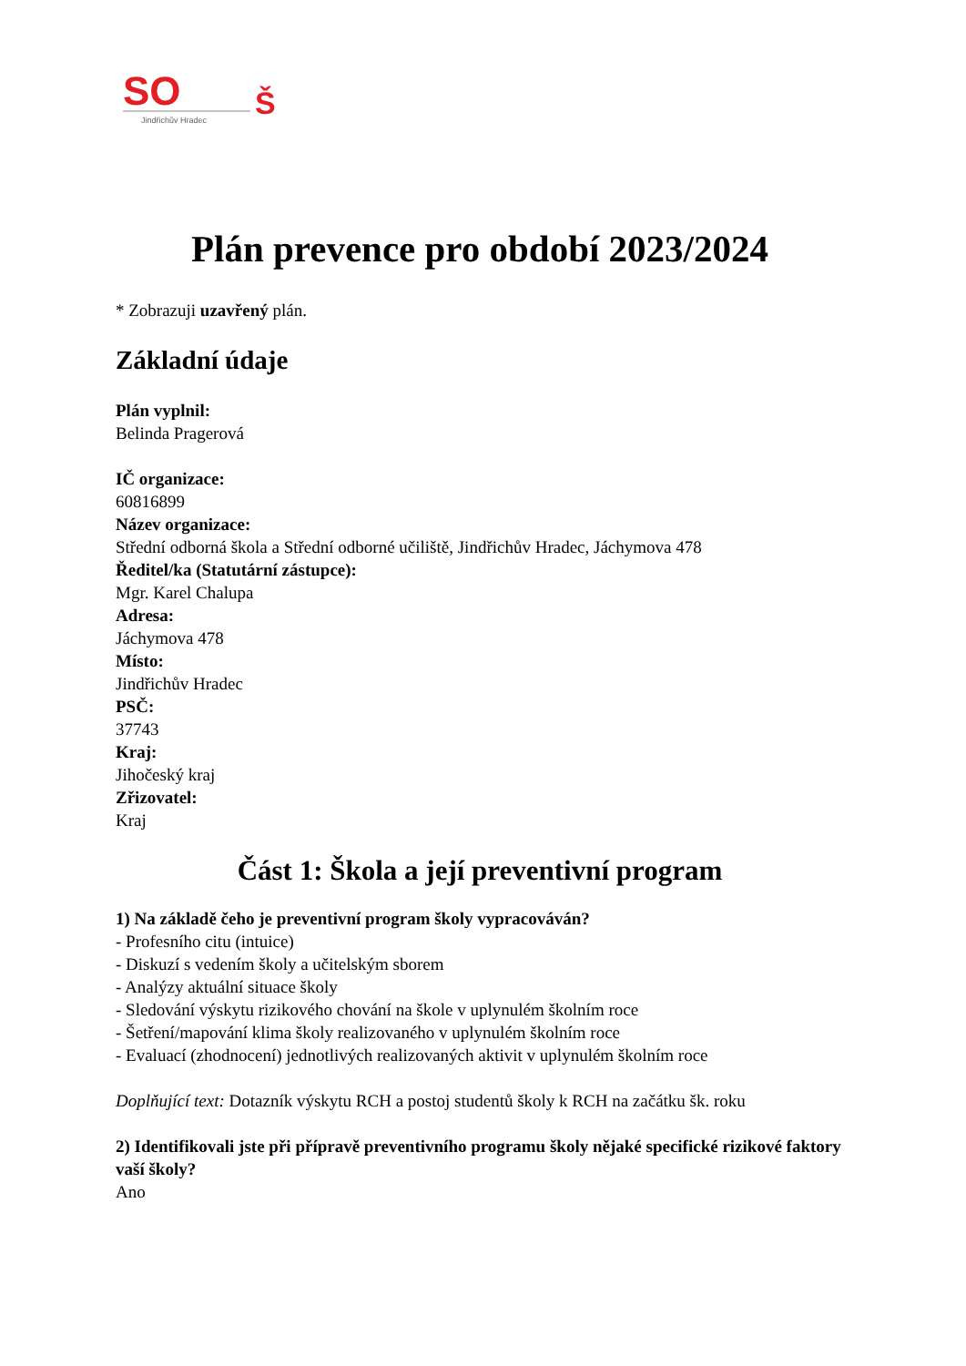SO
Š
Jindřichův Hradec
Plán prevence pro období 2023/2024
* Zobrazuji uzavřený plán.
Základní údaje
Plán vyplnil:
Belinda Pragerová
IČ organizace:
60816899
Název organizace:
Střední odborná škola a Střední odborné učiliště, Jindřichův Hradec, Jáchymova 478
Ředitel/ka (Statutární zástupce):
Mgr. Karel Chalupa
Adresa:
Jáchymova 478
Místo:
Jindřichův Hradec
PSČ:
37743
Kraj:
Jihočeský kraj
Zřizovatel:
Kraj
Část 1: Škola a její preventivní program
1) Na základě čeho je preventivní program školy vypracováván?
- Profesního citu (intuice)
- Diskuzí s vedením školy a učitelským sborem
- Analýzy aktuální situace školy
- Sledování výskytu rizikového chování na škole v uplynulém školním roce
- Šetření/mapování klima školy realizovaného v uplynulém školním roce
- Evaluací (zhodnocení) jednotlivých realizovaných aktivit v uplynulém školním roce
Doplňující text: Dotazník výskytu RCH a postoj studentů školy k RCH na začátku šk. roku
2) Identifikovali jste při přípravě preventivního programu školy nějaké specifické rizikové faktory vaší školy?
Ano